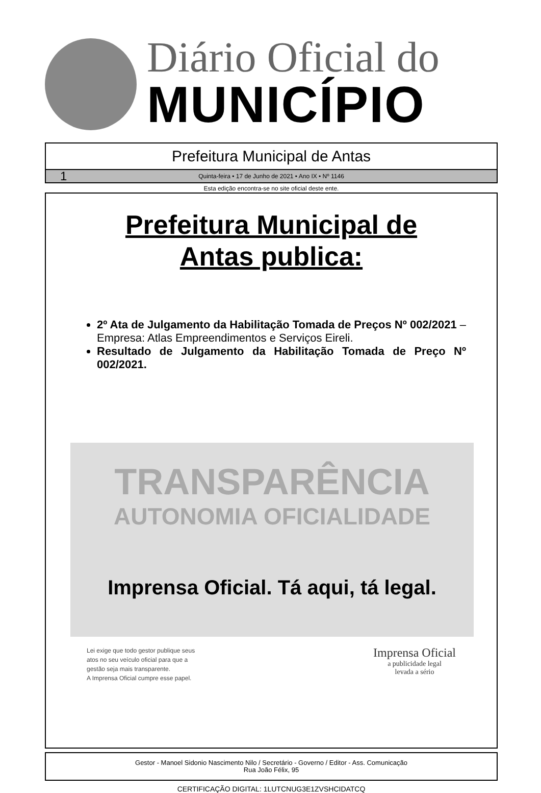Diário Oficial do
MUNICÍPIO
Prefeitura Municipal de Antas
1 Quinta-feira • 17 de Junho de 2021 • Ano IX • Nº 1146
Esta edição encontra-se no site oficial deste ente.
Prefeitura Municipal de
Antas publica:
2º Ata de Julgamento da Habilitação Tomada de Preços Nº 002/2021 – Empresa: Atlas Empreendimentos e Serviços Eireli.
Resultado de Julgamento da Habilitação Tomada de Preço Nº 002/2021.
TRANSPARÊNCIA
AUTONOMIA OFICIALIDADE
Imprensa Oficial. Tá aqui, tá legal.
Lei exige que todo gestor publique seus
atos no seu veículo oficial para que a
gestão seja mais transparente.
A Imprensa Oficial cumpre esse papel.
Imprensa Oficial
a publicidade legal
levada a sério
Gestor - Manoel Sidonio Nascimento Nilo / Secretário - Governo / Editor - Ass. Comunicação
Rua João Félix, 95
CERTIFICAÇÃO DIGITAL: 1LUTCNUG3E1ZVSHCIDATCQ